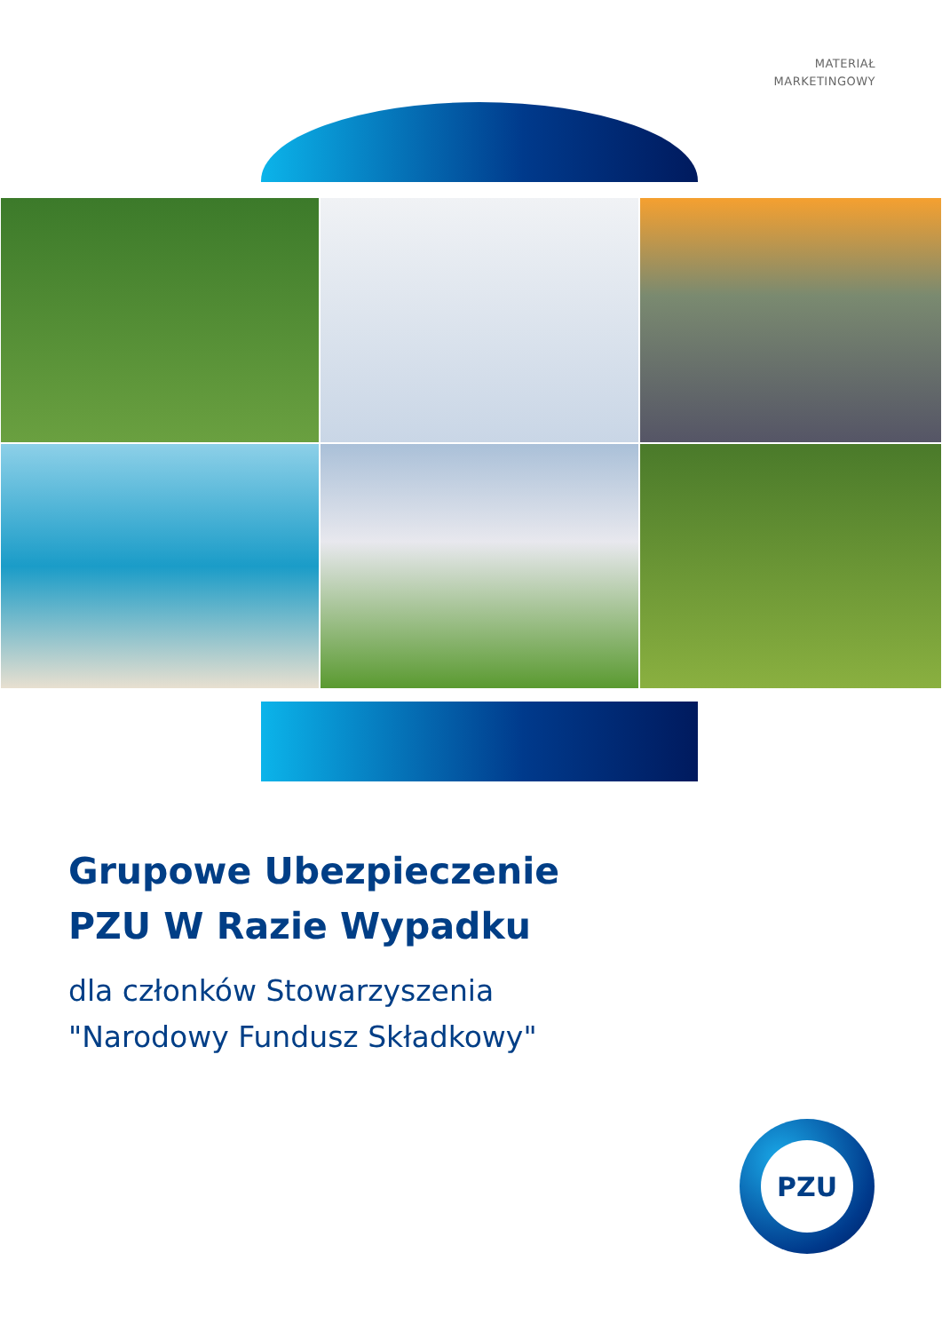MATERIAŁ
MARKETINGOWY
Grupowe Ubezpieczenie
PZU W Razie Wypadku
dla członków Stowarzyszenia
"Narodowy Fundusz Składkowy"
PZU